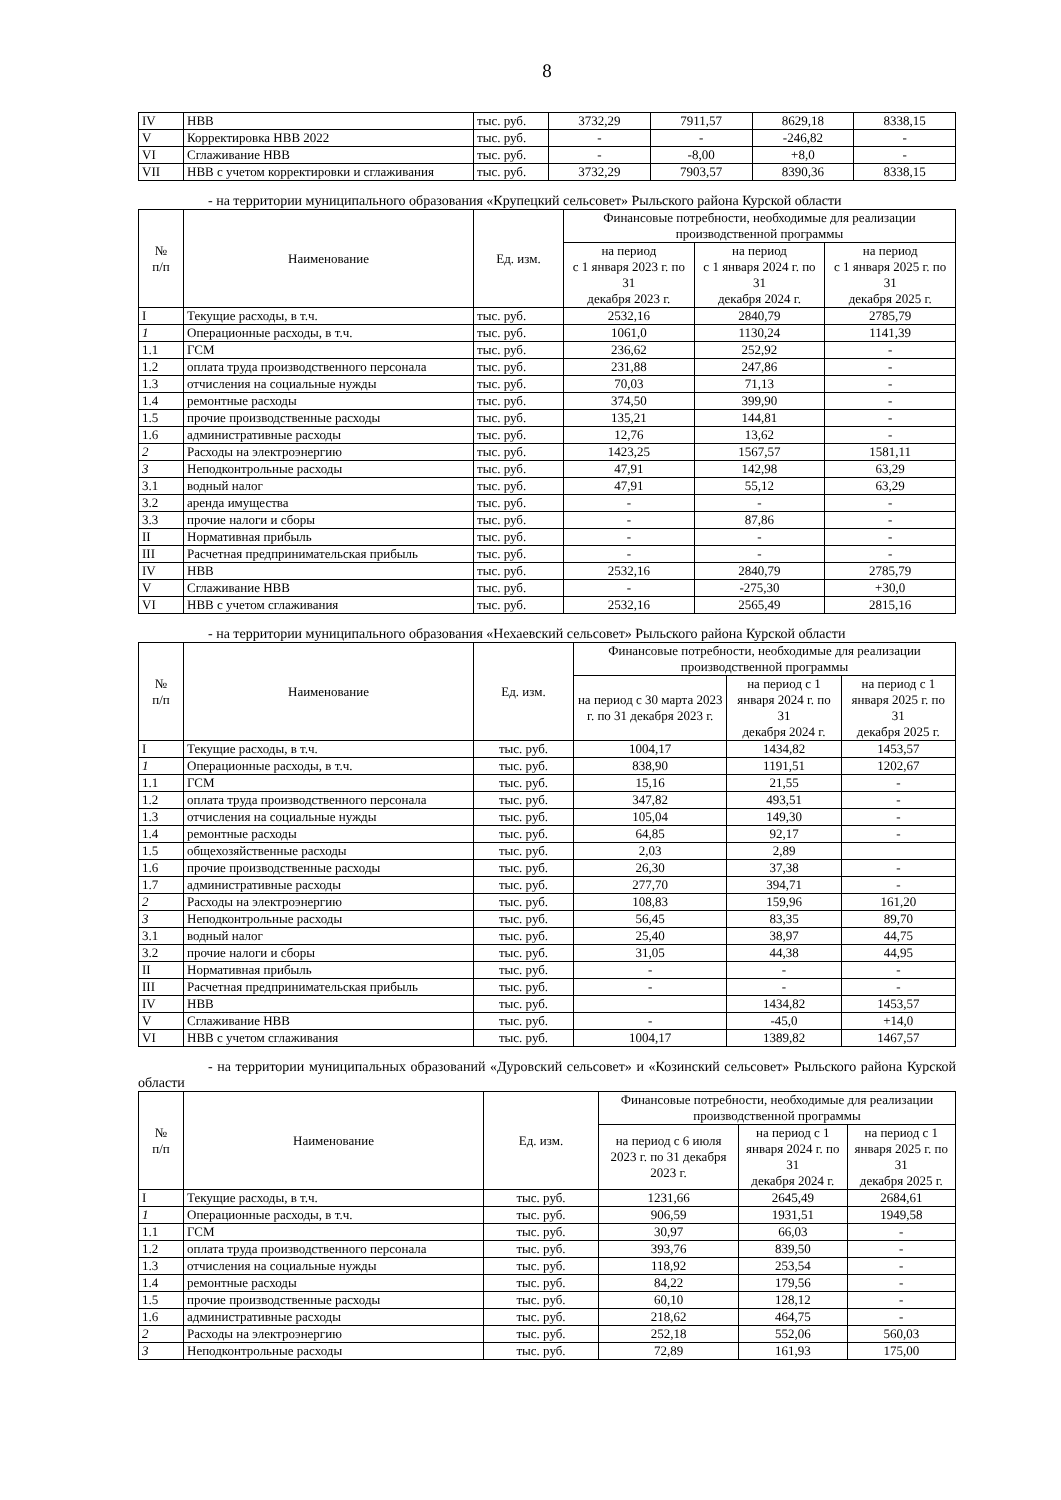8
| IV | НВВ | тыс. руб. | 3732,29 | 7911,57 | 8629,18 | 8338,15 |
| V | Корректировка НВВ 2022 | тыс. руб. | - | - | -246,82 | - |
| VI | Сглаживание НВВ | тыс. руб. | - | -8,00 | +8,0 | - |
| VII | НВВ с учетом корректировки и сглаживания | тыс. руб. | 3732,29 | 7903,57 | 8390,36 | 8338,15 |
- на территории муниципального образования «Крупецкий сельсовет» Рыльского района Курской области
| № п/п | Наименование | Ед. изм. | Финансовые потребности, необходимые для реализации производственной программы | | |
| --- | --- | --- | --- | --- | --- |
| | | | на период с 1 января 2023 г. по 31 декабря 2023 г. | на период с 1 января 2024 г. по 31 декабря 2024 г. | на период с 1 января 2025 г. по 31 декабря 2025 г. |
| I | Текущие расходы, в т.ч. | тыс. руб. | 2532,16 | 2840,79 | 2785,79 |
| 1 | Операционные расходы, в т.ч. | тыс. руб. | 1061,0 | 1130,24 | 1141,39 |
| 1.1 | ГСМ | тыс. руб. | 236,62 | 252,92 | - |
| 1.2 | оплата труда производственного персонала | тыс. руб. | 231,88 | 247,86 | - |
| 1.3 | отчисления на социальные нужды | тыс. руб. | 70,03 | 71,13 | - |
| 1.4 | ремонтные расходы | тыс. руб. | 374,50 | 399,90 | - |
| 1.5 | прочие производственные расходы | тыс. руб. | 135,21 | 144,81 | - |
| 1.6 | административные расходы | тыс. руб. | 12,76 | 13,62 | - |
| 2 | Расходы на электроэнергию | тыс. руб. | 1423,25 | 1567,57 | 1581,11 |
| 3 | Неподконтрольные расходы | тыс. руб. | 47,91 | 142,98 | 63,29 |
| 3.1 | водный налог | тыс. руб. | 47,91 | 55,12 | 63,29 |
| 3.2 | аренда имущества | тыс. руб. | - | - | - |
| 3.3 | прочие налоги и сборы | тыс. руб. | - | 87,86 | - |
| II | Нормативная прибыль | тыс. руб. | - | - | - |
| III | Расчетная предпринимательская прибыль | тыс. руб. | - | - | - |
| IV | НВВ | тыс. руб. | 2532,16 | 2840,79 | 2785,79 |
| V | Сглаживание НВВ | тыс. руб. | - | -275,30 | +30,0 |
| VI | НВВ с учетом сглаживания | тыс. руб. | 2532,16 | 2565,49 | 2815,16 |
- на территории муниципального образования «Нехаевский сельсовет» Рыльского района Курской области
| № п/п | Наименование | Ед. изм. | Финансовые потребности, необходимые для реализации производственной программы | | |
| --- | --- | --- | --- | --- | --- |
| | | | на период с 30 марта 2023 г. по 31 декабря 2023 г. | на период с 1 января 2024 г. по 31 декабря 2024 г. | на период с 1 января 2025 г. по 31 декабря 2025 г. |
| I | Текущие расходы, в т.ч. | тыс. руб. | 1004,17 | 1434,82 | 1453,57 |
| 1 | Операционные расходы, в т.ч. | тыс. руб. | 838,90 | 1191,51 | 1202,67 |
| 1.1 | ГСМ | тыс. руб. | 15,16 | 21,55 | - |
| 1.2 | оплата труда производственного персонала | тыс. руб. | 347,82 | 493,51 | - |
| 1.3 | отчисления на социальные нужды | тыс. руб. | 105,04 | 149,30 | - |
| 1.4 | ремонтные расходы | тыс. руб. | 64,85 | 92,17 | - |
| 1.5 | общехозяйственные расходы | тыс. руб. | 2,03 | 2,89 | |
| 1.6 | прочие производственные расходы | тыс. руб. | 26,30 | 37,38 | - |
| 1.7 | административные расходы | тыс. руб. | 277,70 | 394,71 | - |
| 2 | Расходы на электроэнергию | тыс. руб. | 108,83 | 159,96 | 161,20 |
| 3 | Неподконтрольные расходы | тыс. руб. | 56,45 | 83,35 | 89,70 |
| 3.1 | водный налог | тыс. руб. | 25,40 | 38,97 | 44,75 |
| 3.2 | прочие налоги и сборы | тыс. руб. | 31,05 | 44,38 | 44,95 |
| II | Нормативная прибыль | тыс. руб. | - | - | - |
| III | Расчетная предпринимательская прибыль | тыс. руб. | - | - | - |
| IV | НВВ | тыс. руб. | | 1434,82 | 1453,57 |
| V | Сглаживание НВВ | тыс. руб. | - | -45,0 | +14,0 |
| VI | НВВ с учетом сглаживания | тыс. руб. | 1004,17 | 1389,82 | 1467,57 |
- на территории муниципальных образований «Дуровский сельсовет» и «Козинский сельсовет» Рыльского района Курской области
| № п/п | Наименование | Ед. изм. | Финансовые потребности, необходимые для реализации производственной программы | | |
| --- | --- | --- | --- | --- | --- |
| | | | на период с 6 июля 2023 г. по 31 декабря 2023 г. | на период с 1 января 2024 г. по 31 декабря 2024 г. | на период с 1 января 2025 г. по 31 декабря 2025 г. |
| I | Текущие расходы, в т.ч. | тыс. руб. | 1231,66 | 2645,49 | 2684,61 |
| 1 | Операционные расходы, в т.ч. | тыс. руб. | 906,59 | 1931,51 | 1949,58 |
| 1.1 | ГСМ | тыс. руб. | 30,97 | 66,03 | - |
| 1.2 | оплата труда производственного персонала | тыс. руб. | 393,76 | 839,50 | - |
| 1.3 | отчисления на социальные нужды | тыс. руб. | 118,92 | 253,54 | - |
| 1.4 | ремонтные расходы | тыс. руб. | 84,22 | 179,56 | - |
| 1.5 | прочие производственные расходы | тыс. руб. | 60,10 | 128,12 | - |
| 1.6 | административные расходы | тыс. руб. | 218,62 | 464,75 | - |
| 2 | Расходы на электроэнергию | тыс. руб. | 252,18 | 552,06 | 560,03 |
| 3 | Неподконтрольные расходы | тыс. руб. | 72,89 | 161,93 | 175,00 |